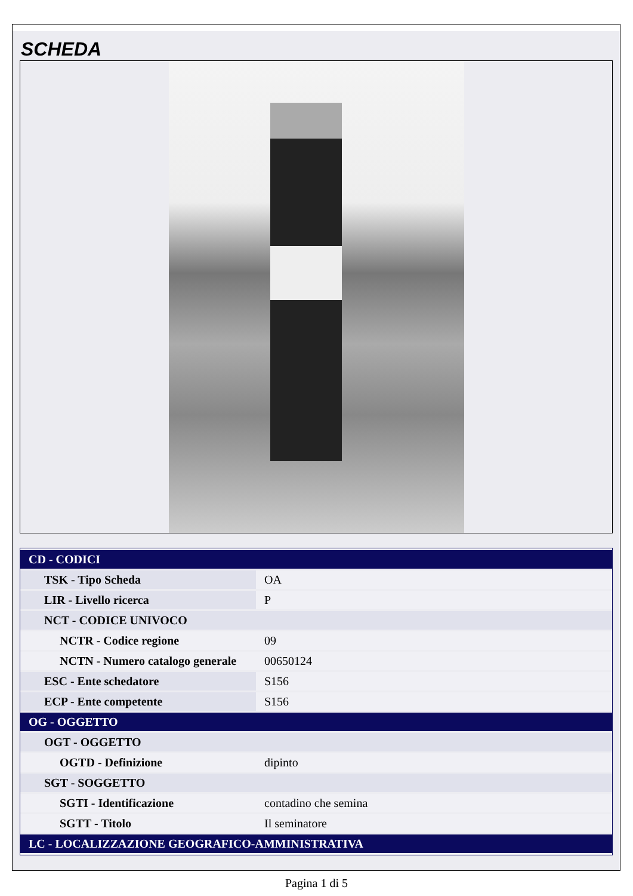SCHEDA
| CD - CODICI | |
| TSK - Tipo Scheda | OA |
| LIR - Livello ricerca | P |
| NCT - CODICE UNIVOCO | |
| NCTR - Codice regione | 09 |
| NCTN - Numero catalogo generale | 00650124 |
| ESC - Ente schedatore | S156 |
| ECP - Ente competente | S156 |
| OG - OGGETTO | |
| OGT - OGGETTO | |
| OGTD - Definizione | dipinto |
| SGT - SOGGETTO | |
| SGTI - Identificazione | contadino che semina |
| SGTT - Titolo | Il seminatore |
| LC - LOCALIZZAZIONE GEOGRAFICO-AMMINISTRATIVA | |
Pagina 1 di 5